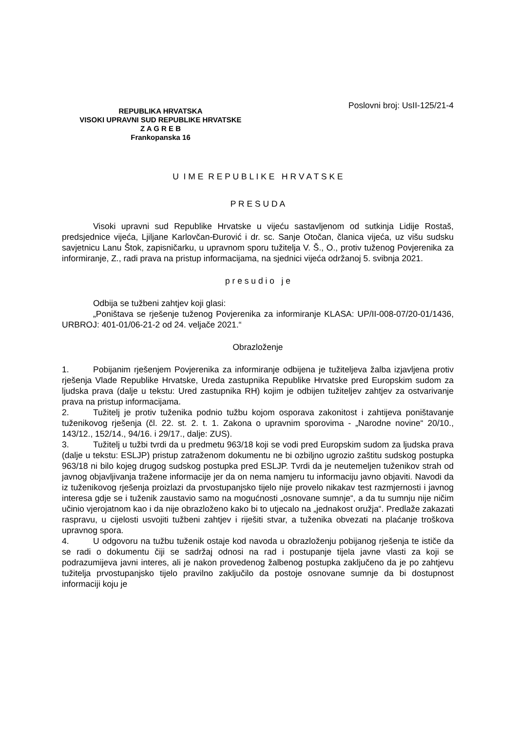REPUBLIKA HRVATSKA
VISOKI UPRAVNI SUD REPUBLIKE HRVATSKE
Z A G R E B
Frankopanska 16
Poslovni broj: UsII-125/21-4
U I M E R E P U B L I K E H R V A T S K E
P R E S U D A
Visoki upravni sud Republike Hrvatske u vijeću sastavljenom od sutkinja Lidije Rostaš, predsjednice vijeća, Ljiljane Karlovčan-Đurović i dr. sc. Sanje Otočan, članica vijeća, uz višu sudsku savjetnicu Lanu Štok, zapisničarku, u upravnom sporu tužitelja V. Š., O., protiv tuženog Povjerenika za informiranje, Z., radi prava na pristup informacijama, na sjednici vijeća održanoj 5. svibnja 2021.
p r e s u d i o j e
Odbija se tužbeni zahtjev koji glasi:
„Poništava se rješenje tuženog Povjerenika za informiranje KLASA: UP/II-008-07/20-01/1436, URBROJ: 401-01/06-21-2 od 24. veljače 2021.“
Obrazloženje
1. Pobijanim rješenjem Povjerenika za informiranje odbijena je tužiteljeva žalba izjavljena protiv rješenja Vlade Republike Hrvatske, Ureda zastupnika Republike Hrvatske pred Europskim sudom za ljudska prava (dalje u tekstu: Ured zastupnika RH) kojim je odbijen tužiteljev zahtjev za ostvarivanje prava na pristup informacijama.
2. Tužitelj je protiv tuženika podnio tužbu kojom osporava zakonitost i zahtijeva poništavanje tuženikovog rješenja (čl. 22. st. 2. t. 1. Zakona o upravnim sporovima - „Narodne novine“ 20/10., 143/12., 152/14., 94/16. i 29/17., dalje: ZUS).
3. Tužitelj u tužbi tvrdi da u predmetu 963/18 koji se vodi pred Europskim sudom za ljudska prava (dalje u tekstu: ESLJP) pristup zatraženom dokumentu ne bi ozbiljno ugrozio zaštitu sudskog postupka 963/18 ni bilo kojeg drugog sudskog postupka pred ESLJP. Tvrdi da je neutemeljen tuženikov strah od javnog objavljivanja tražene informacije jer da on nema namjeru tu informaciju javno objaviti. Navodi da iz tuženikovog rješenja proizlazi da prvostupanjsko tijelo nije provelo nikakav test razmjernosti i javnog interesa gdje se i tuženik zaustavio samo na mogućnosti „osnovane sumnje“, a da tu sumnju nije ničim učinio vjerojatnom kao i da nije obrazloženo kako bi to utjecalo na „jednakost oružja“. Predlaže zakazati raspravu, u cijelosti usvojiti tužbeni zahtjev i riješiti stvar, a tuženika obvezati na plaćanje troškova upravnog spora.
4. U odgovoru na tužbu tuženik ostaje kod navoda u obrazloženju pobijanog rješenja te ističe da se radi o dokumentu čiji se sadržaj odnosi na rad i postupanje tijela javne vlasti za koji se podrazumijeva javni interes, ali je nakon provedenog žalbenog postupka zaključeno da je po zahtjevu tužitelja prvostupanjsko tijelo pravilno zaključilo da postoje osnovane sumnje da bi dostupnost informaciji koju je